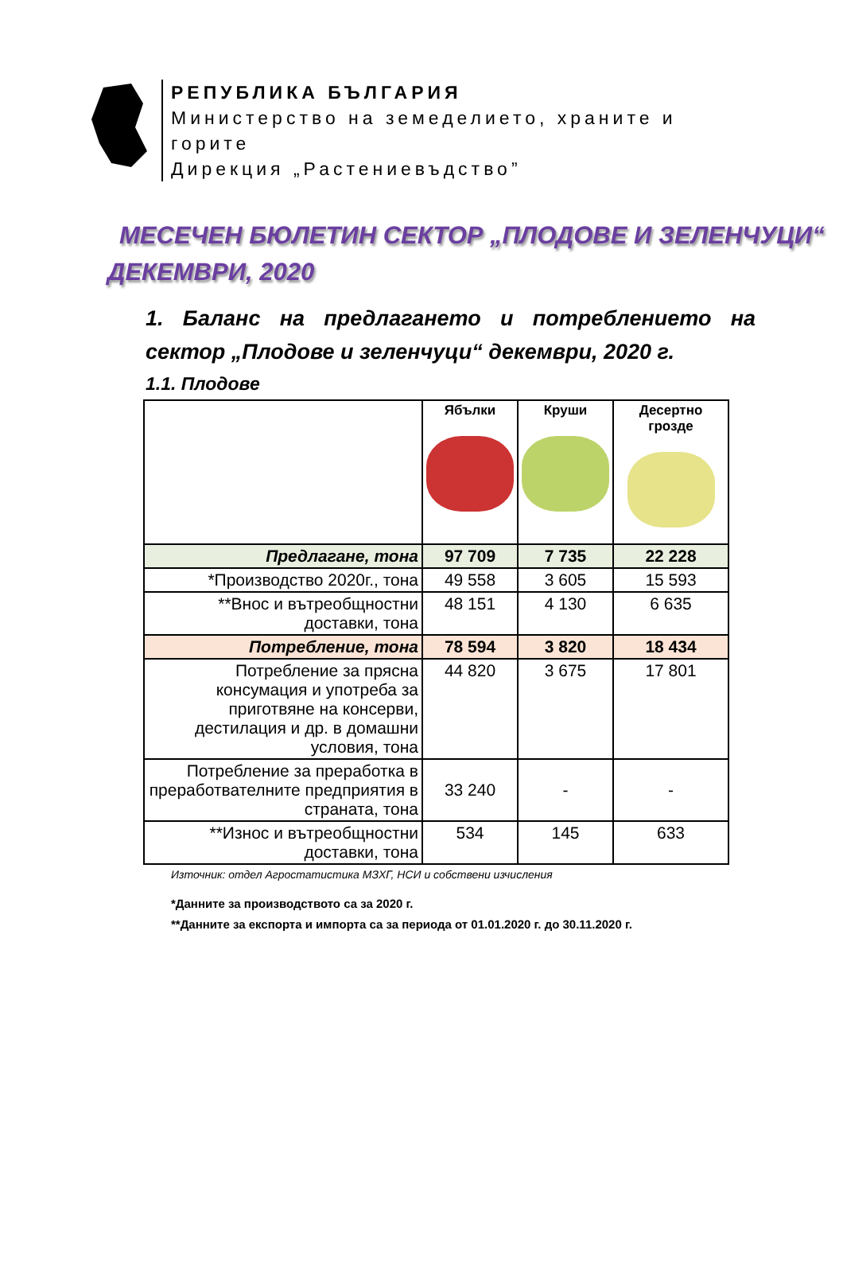РЕПУБЛИКА БЪЛГАРИЯ
Министерство на земеделието, храните и
горите
Дирекция „Растениевъдство”
МЕСЕЧЕН БЮЛЕТИН СЕКТОР „ПЛОДОВЕ И ЗЕЛЕНЧУЦИ“
ДЕКЕМВРИ, 2020
1. Баланс на предлагането и потреблението на сектор „Плодове и зеленчуци“ декември, 2020 г.
1.1. Плодове
| | Ябълки | Круши | Десертно грозде |
| --- | --- | --- | --- |
| Предлагане, тона | 97 709 | 7 735 | 22 228 |
| *Производство 2020г., тона | 49 558 | 3 605 | 15 593 |
| **Внос и вътреобщностни доставки, тона | 48 151 | 4 130 | 6 635 |
| Потребление, тона | 78 594 | 3 820 | 18 434 |
| Потребление за прясна консумация и употреба за приготвяне на консерви, дестилация и др. в домашни условия, тона | 44 820 | 3 675 | 17 801 |
| Потребление за преработка в преработвателните предприятия в страната, тона | 33 240 | - | - |
| **Износ и вътреобщностни доставки, тона | 534 | 145 | 633 |
Източник: отдел Агростатистика МЗХГ, НСИ и собствени изчисления
*Данните за производството са за 2020 г.
**Данните за експорта и импорта са за периода от 01.01.2020 г. до 30.11.2020 г.